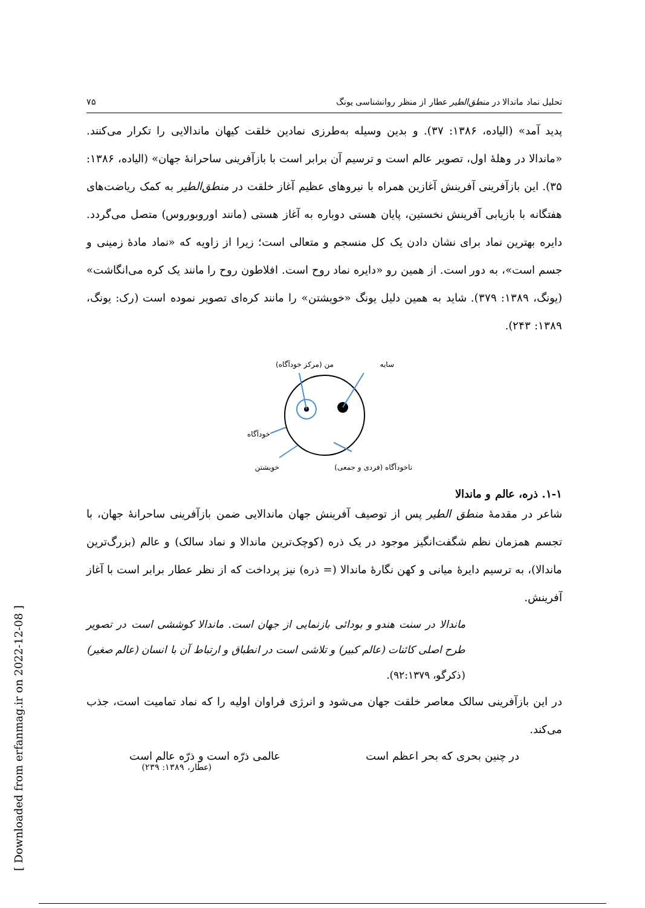[ Downloaded from erfanmag.ir on 2022-12-08 ]
تحلیل نماد ماندالا در منطق‌الطیر عطار از منظر روانشناسی یونگ ۷۵
پدید آمد» (الیاده، ۱۳۸۶: ۳۷). و بدین وسیله به‌طرزی نمادین خلقت کیهان ماندالایی را تکرار می‌کنند. «ماندالا در وهلهٔ اول، تصویر عالم است و ترسیم آن برابر است با بازآفرینی ساحرانهٔ جهان» (الیاده، ۱۳۸۶: ۳۵). این بازآفرینی آفرینش آغازین همراه با نیروهای عظیم آغاز خلقت در منطق‌الطیر به کمک ریاضت‌های هفتگانه با بازیابی آفرینش نخستین، پایان هستی دوباره به آغاز هستی (مانند اوروبوروس) متصل می‌گردد. دایره بهترین نماد برای نشان دادن یک کل منسجم و متعالی است؛ زیرا از زاویه که «نماد مادهٔ زمینی و جسم است»، به دور است. از همین رو «دایره نماد روح است. افلاطون روح را مانند یک کره می‌انگاشت» (یونگ، ۱۳۸۹: ۳۷۹). شاید به همین دلیل یونگ «خویشتن» را مانند کره‌ای تصویر نموده است (رک: یونگ، ۱۳۸۹: ۲۴۳).
من (مرکز خودآگاه)
سایه
خودآگاه
خویشتن
ناخودآگاه (فردی و جمعی)
۱-۱. ذره، عالم و ماندالا
شاعر در مقدمهٔ منطق الطیر پس از توصیف آفرینش جهان ماندالایی ضمن بازآفرینی ساحرانهٔ جهان، با تجسم همزمان نظم شگفت‌انگیز موجود در یک ذره (کوچک‌ترین ماندالا و نماد سالک) و عالم (بزرگ‌ترین ماندالا)، به ترسیم دایرهٔ میانی و کهن نگارهٔ ماندالا (= ذره) نیز پرداخت که از نظر عطار برابر است با آغاز آفرینش.
ماندالا در سنت هندو و بودائی بازنمایی از جهان است. ماندالا کوششی است در تصویر طرح اصلی کائنات (عالم کبیر) و تلاشی است در انطباق و ارتباط آن با انسان (عالم صغیر) (ذکرگو، ۹۲:۱۳۷۹).
در این بازآفرینی سالک معاصر خلقت جهان می‌شود و انرژی فراوان اولیه را که نماد تمامیت است، جذب می‌کند.
در چنین بحری که بحر اعظم است عالمی ذرّه است و ذرّه عالم است
(عطار، ۱۳۸۹: ۲۳۹)